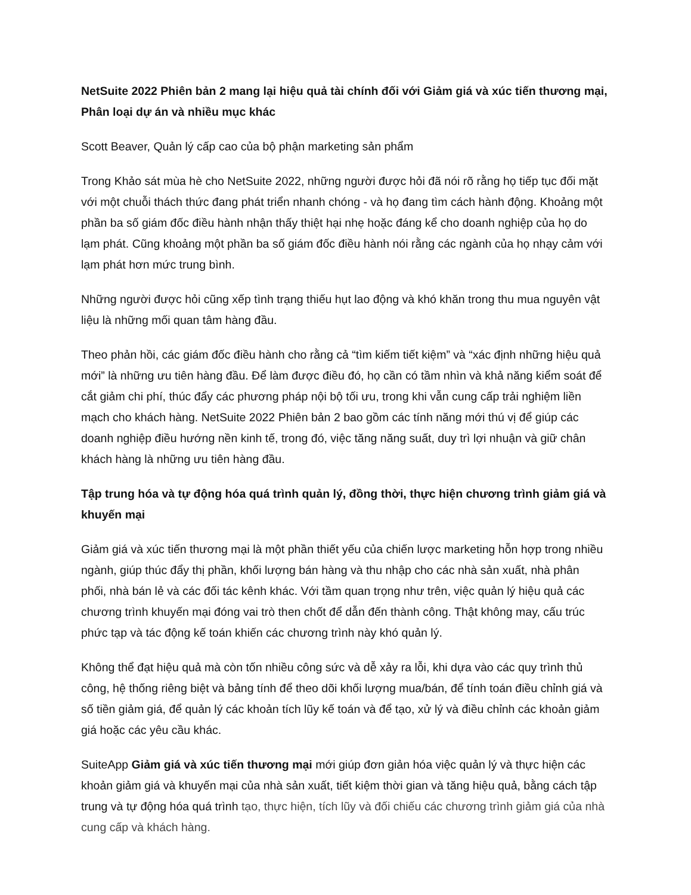NetSuite 2022 Phiên bản 2 mang lại hiệu quả tài chính đối với Giảm giá và xúc tiến thương mại, Phân loại dự án và nhiều mục khác
Scott Beaver, Quản lý cấp cao của bộ phận marketing sản phẩm
Trong Khảo sát mùa hè cho NetSuite 2022, những người được hỏi đã nói rõ rằng họ tiếp tục đối mặt với một chuỗi thách thức đang phát triển nhanh chóng - và họ đang tìm cách hành động. Khoảng một phần ba số giám đốc điều hành nhận thấy thiệt hại nhẹ hoặc đáng kể cho doanh nghiệp của họ do lạm phát. Cũng khoảng một phần ba số giám đốc điều hành nói rằng các ngành của họ nhạy cảm với lạm phát hơn mức trung bình.
Những người được hỏi cũng xếp tình trạng thiếu hụt lao động và khó khăn trong thu mua nguyên vật liệu là những mối quan tâm hàng đầu.
Theo phản hồi, các giám đốc điều hành cho rằng cả “tìm kiếm tiết kiệm” và “xác định những hiệu quả mới” là những ưu tiên hàng đầu. Để làm được điều đó, họ cần có tầm nhìn và khả năng kiểm soát để cắt giảm chi phí, thúc đẩy các phương pháp nội bộ tối ưu, trong khi vẫn cung cấp trải nghiệm liền mạch cho khách hàng. NetSuite 2022 Phiên bản 2 bao gồm các tính năng mới thú vị để giúp các doanh nghiệp điều hướng nền kinh tế, trong đó, việc tăng năng suất, duy trì lợi nhuận và giữ chân khách hàng là những ưu tiên hàng đầu.
Tập trung hóa và tự động hóa quá trình quản lý, đồng thời, thực hiện chương trình giảm giá và khuyến mại
Giảm giá và xúc tiến thương mại là một phần thiết yếu của chiến lược marketing hỗn hợp trong nhiều ngành, giúp thúc đẩy thị phần, khối lượng bán hàng và thu nhập cho các nhà sản xuất, nhà phân phối, nhà bán lẻ và các đối tác kênh khác. Với tầm quan trọng như trên, việc quản lý hiệu quả các chương trình khuyến mại đóng vai trò then chốt để dẫn đến thành công. Thật không may, cấu trúc phức tạp và tác động kế toán khiến các chương trình này khó quản lý.
Không thể đạt hiệu quả mà còn tốn nhiều công sức và dễ xảy ra lỗi, khi dựa vào các quy trình thủ công, hệ thống riêng biệt và bảng tính để theo dõi khối lượng mua/bán, để tính toán điều chỉnh giá và số tiền giảm giá, để quản lý các khoản tích lũy kế toán và để tạo, xử lý và điều chỉnh các khoản giảm giá hoặc các yêu cầu khác.
SuiteApp Giảm giá và xúc tiến thương mại mới giúp đơn giản hóa việc quản lý và thực hiện các khoản giảm giá và khuyến mại của nhà sản xuất, tiết kiệm thời gian và tăng hiệu quả, bằng cách tập trung và tự động hóa quá trình tạo, thực hiện, tích lũy và đối chiếu các chương trình giảm giá của nhà cung cấp và khách hàng.